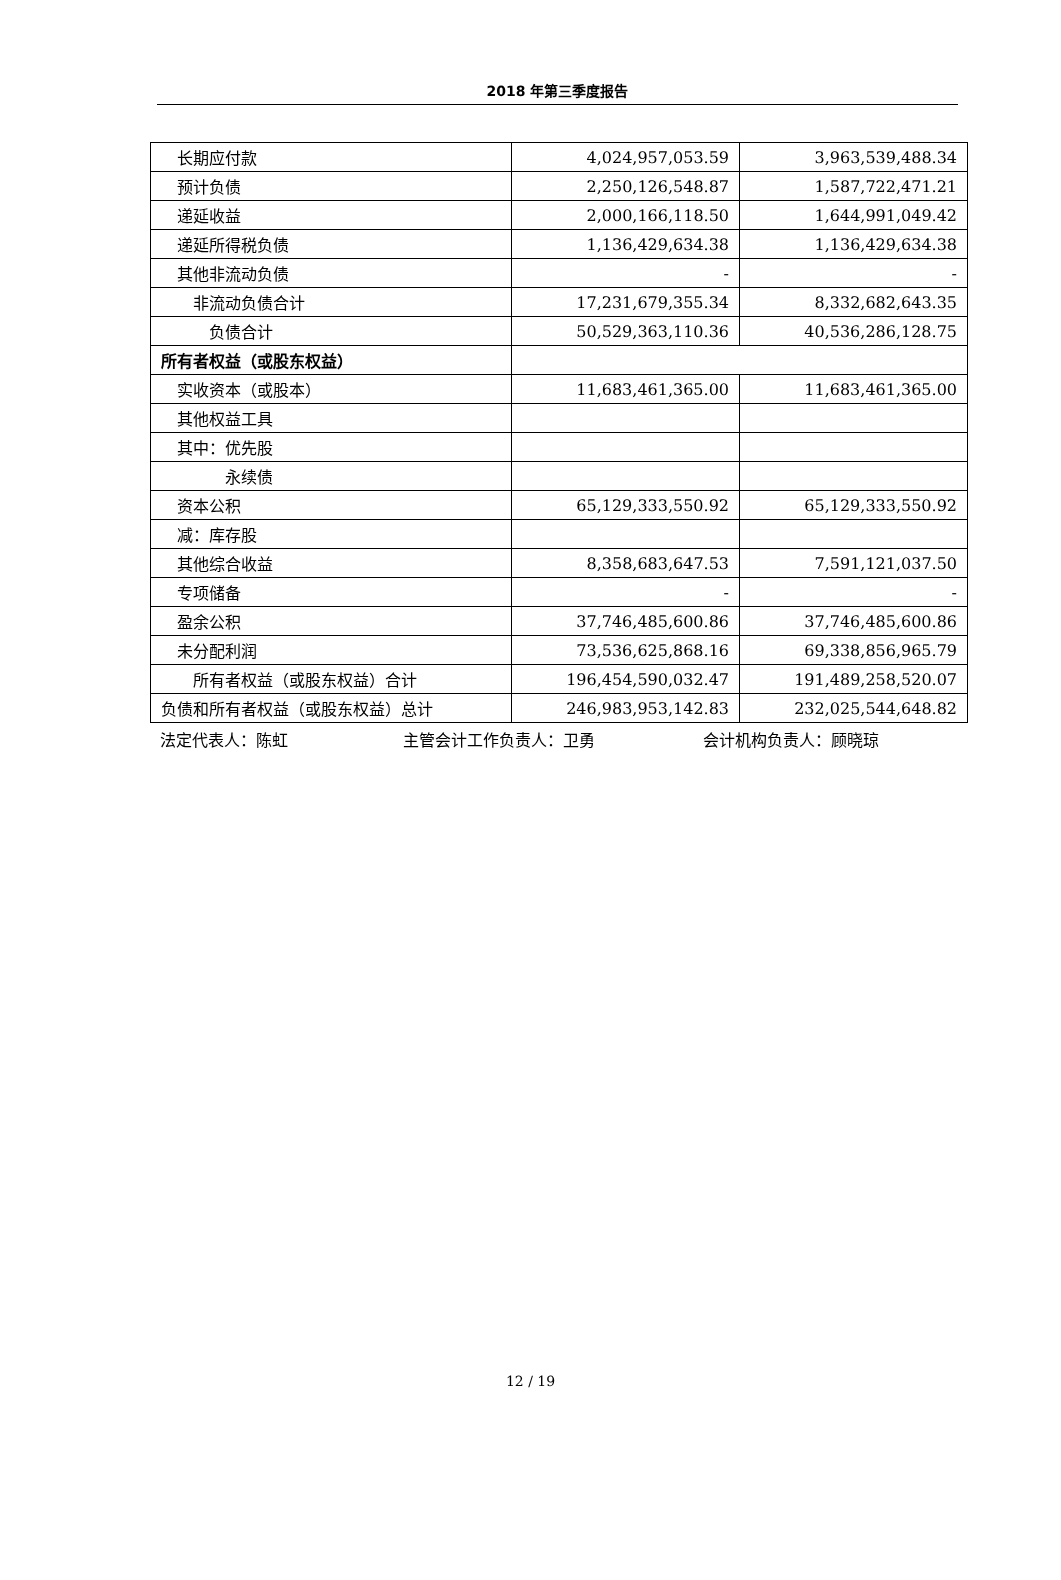2018 年第三季度报告
| 长期应付款 | 4,024,957,053.59 | 3,963,539,488.34 |
| 预计负债 | 2,250,126,548.87 | 1,587,722,471.21 |
| 递延收益 | 2,000,166,118.50 | 1,644,991,049.42 |
| 递延所得税负债 | 1,136,429,634.38 | 1,136,429,634.38 |
| 其他非流动负债 | - | - |
| 非流动负债合计 | 17,231,679,355.34 | 8,332,682,643.35 |
| 负债合计 | 50,529,363,110.36 | 40,536,286,128.75 |
| 所有者权益（或股东权益） | | |
| 实收资本（或股本） | 11,683,461,365.00 | 11,683,461,365.00 |
| 其他权益工具 | | |
| 其中：优先股 | | |
| 永续债 | | |
| 资本公积 | 65,129,333,550.92 | 65,129,333,550.92 |
| 减：库存股 | | |
| 其他综合收益 | 8,358,683,647.53 | 7,591,121,037.50 |
| 专项储备 | - | - |
| 盈余公积 | 37,746,485,600.86 | 37,746,485,600.86 |
| 未分配利润 | 73,536,625,868.16 | 69,338,856,965.79 |
| 所有者权益（或股东权益）合计 | 196,454,590,032.47 | 191,489,258,520.07 |
| 负债和所有者权益（或股东权益）总计 | 246,983,953,142.83 | 232,025,544,648.82 |
法定代表人：陈虹 主管会计工作负责人：卫勇 会计机构负责人：顾晓琼
12 / 19